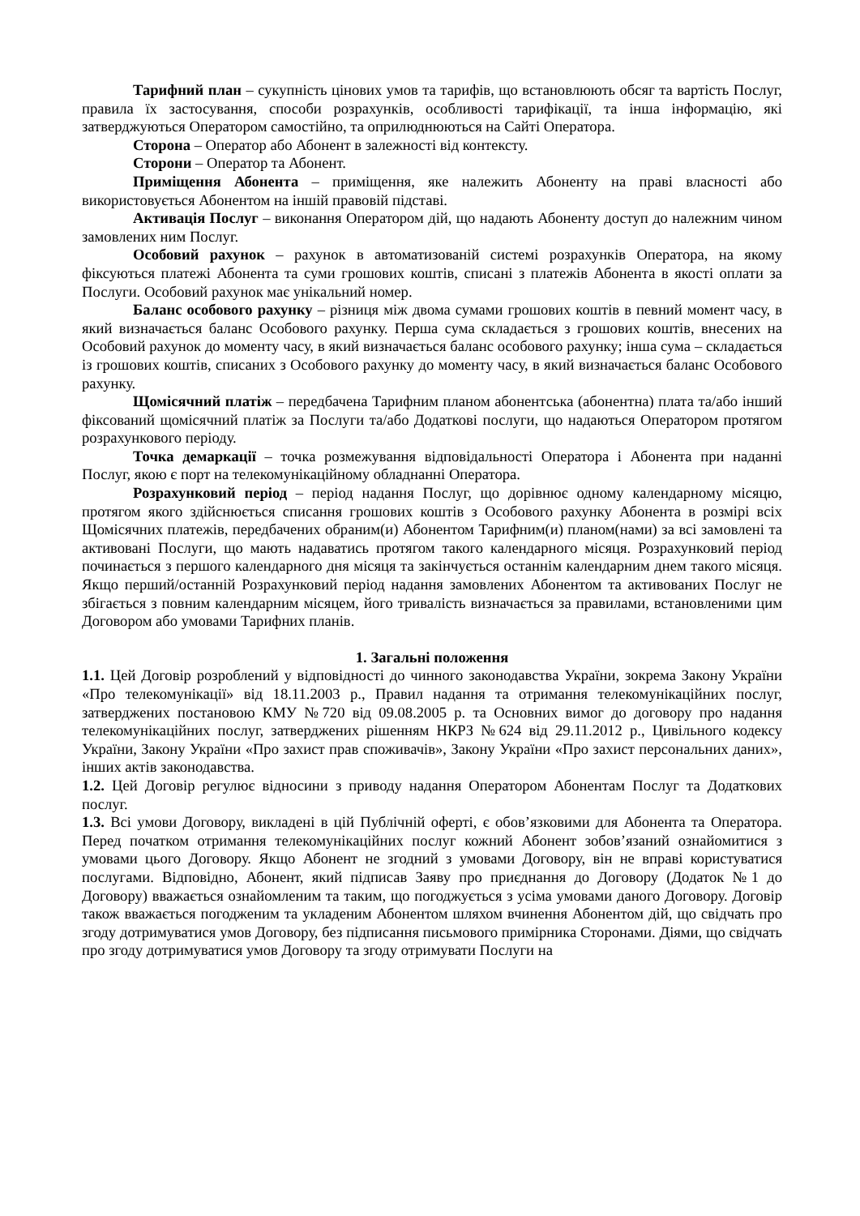Тарифний план – сукупність цінових умов та тарифів, що встановлюють обсяг та вартість Послуг, правила їх застосування, способи розрахунків, особливості тарифікації, та інша інформацію, які затверджуються Оператором самостійно, та оприлюднюються на Сайті Оператора.
Сторона – Оператор або Абонент в залежності від контексту.
Сторони – Оператор та Абонент.
Приміщення Абонента – приміщення, яке належить Абоненту на праві власності або використовується Абонентом на іншій правовій підставі.
Активація Послуг – виконання Оператором дій, що надають Абоненту доступ до належним чином замовлених ним Послуг.
Особовий рахунок – рахунок в автоматизованій системі розрахунків Оператора, на якому фіксуються платежі Абонента та суми грошових коштів, списані з платежів Абонента в якості оплати за Послуги. Особовий рахунок має унікальний номер.
Баланс особового рахунку – різниця між двома сумами грошових коштів в певний момент часу, в який визначається баланс Особового рахунку. Перша сума складається з грошових коштів, внесених на Особовий рахунок до моменту часу, в який визначається баланс особового рахунку; інша сума – складається із грошових коштів, списаних з Особового рахунку до моменту часу, в який визначається баланс Особового рахунку.
Щомісячний платіж – передбачена Тарифним планом абонентська (абонентна) плата та/або інший фіксований щомісячний платіж за Послуги та/або Додаткові послуги, що надаються Оператором протягом розрахункового періоду.
Точка демаркації – точка розмежування відповідальності Оператора і Абонента при наданні Послуг, якою є порт на телекомунікаційному обладнанні Оператора.
Розрахунковий період – період надання Послуг, що дорівнює одному календарному місяцю, протягом якого здійснюється списання грошових коштів з Особового рахунку Абонента в розмірі всіх Щомісячних платежів, передбачених обраним(и) Абонентом Тарифним(и) планом(нами) за всі замовлені та активовані Послуги, що мають надаватись протягом такого календарного місяця. Розрахунковий період починається з першого календарного дня місяця та закінчується останнім календарним днем такого місяця. Якщо перший/останній Розрахунковий період надання замовлених Абонентом та активованих Послуг не збігається з повним календарним місяцем, його тривалість визначається за правилами, встановленими цим Договором або умовами Тарифних планів.
1. Загальні положення
1.1. Цей Договір розроблений у відповідності до чинного законодавства України, зокрема Закону України «Про телекомунікації» від 18.11.2003 р., Правил надання та отримання телекомунікаційних послуг, затверджених постановою КМУ №720 від 09.08.2005 р. та Основних вимог до договору про надання телекомунікаційних послуг, затверджених рішенням НКРЗ №624 від 29.11.2012 р., Цивільного кодексу України, Закону України «Про захист прав споживачів», Закону України «Про захист персональних даних», інших актів законодавства.
1.2. Цей Договір регулює відносини з приводу надання Оператором Абонентам Послуг та Додаткових послуг.
1.3. Всі умови Договору, викладені в цій Публічній оферті, є обов’язковими для Абонента та Оператора. Перед початком отримання телекомунікаційних послуг кожний Абонент зобов’язаний ознайомитися з умовами цього Договору. Якщо Абонент не згодний з умовами Договору, він не вправі користуватися послугами. Відповідно, Абонент, який підписав Заяву про приєднання до Договору (Додаток №1 до Договору) вважається ознайомленим та таким, що погоджується з усіма умовами даного Договору. Договір також вважається погодженим та укладеним Абонентом шляхом вчинення Абонентом дій, що свідчать про згоду дотримуватися умов Договору, без підписання письмового примірника Сторонами. Діями, що свідчать про згоду дотримуватися умов Договору та згоду отримувати Послуги на